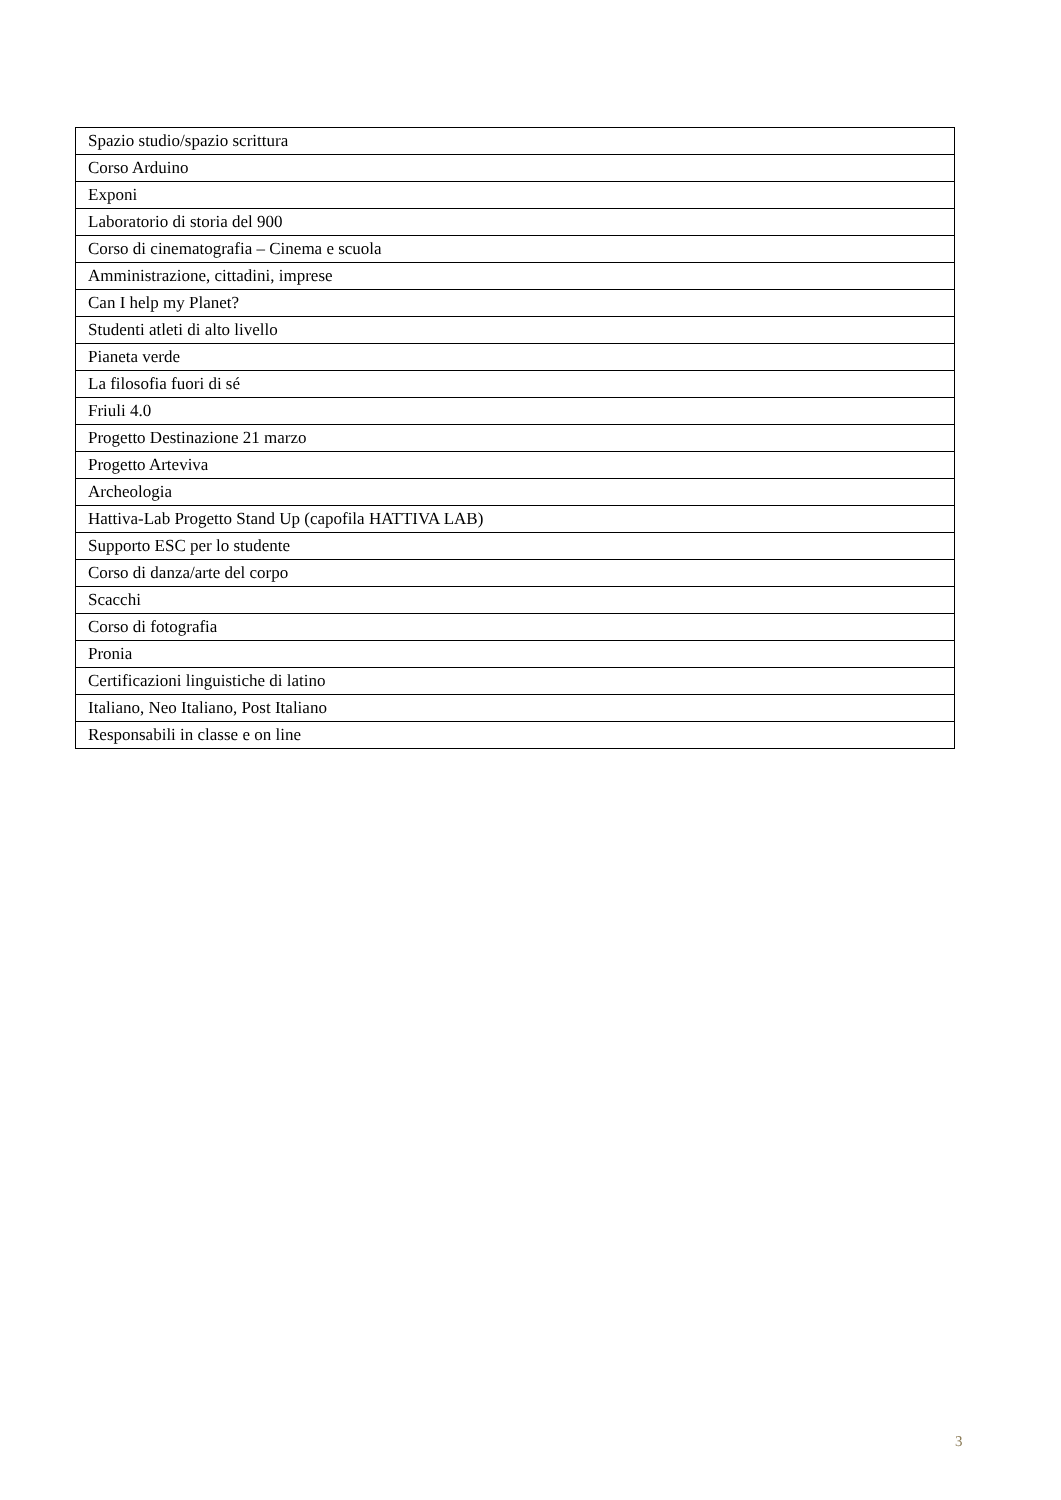| Spazio studio/spazio scrittura |
| Corso Arduino |
| Exponi |
| Laboratorio di storia del 900 |
| Corso di cinematografia – Cinema e scuola |
| Amministrazione, cittadini, imprese |
| Can I help my Planet? |
| Studenti atleti di alto livello |
| Pianeta verde |
| La filosofia fuori di sé |
| Friuli 4.0 |
| Progetto Destinazione 21 marzo |
| Progetto Arteviva |
| Archeologia |
| Hattiva-Lab Progetto Stand Up (capofila HATTIVA LAB) |
| Supporto ESC per lo studente |
| Corso di danza/arte del corpo |
| Scacchi |
| Corso di fotografia |
| Pronia |
| Certificazioni linguistiche di latino |
| Italiano, Neo Italiano, Post Italiano |
| Responsabili in classe e on line |
3